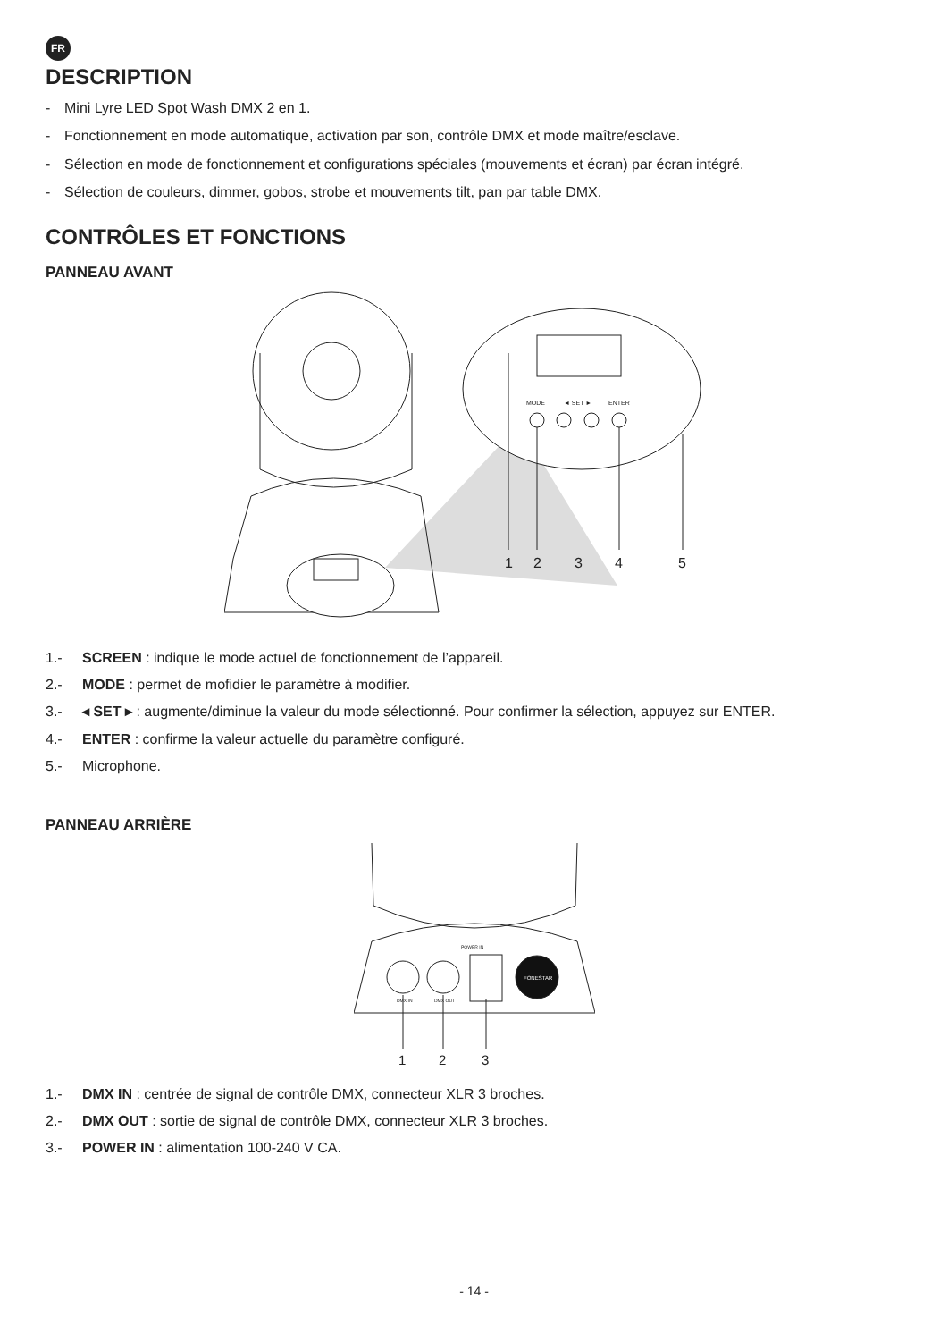FR
DESCRIPTION
- Mini Lyre LED Spot Wash DMX 2 en 1.
- Fonctionnement en mode automatique, activation par son, contrôle DMX et mode maître/esclave.
- Sélection en mode de fonctionnement et configurations spéciales (mouvements et écran) par écran intégré.
- Sélection de couleurs, dimmer, gobos, strobe et mouvements tilt, pan par table DMX.
CONTRÔLES ET FONCTIONS
PANNEAU AVANT
MODE
◄ SET ►
ENTER
1
2
3
4
5
1.- SCREEN : indique le mode actuel de fonctionnement de l’appareil.
2.- MODE : permet de mofidier le paramètre à modifier.
3.- ◂ SET ▸ : augmente/diminue la valeur du mode sélectionné. Pour confirmer la sélection, appuyez sur ENTER.
4.- ENTER : confirme la valeur actuelle du paramètre configuré.
5.- Microphone.
PANNEAU ARRIÈRE
FONESTAR
POWER IN
DMX IN
DMX OUT
1
2
3
1.- DMX IN : centrée de signal de contrôle DMX, connecteur XLR 3 broches.
2.- DMX OUT : sortie de signal de contrôle DMX, connecteur XLR 3 broches.
3.- POWER IN : alimentation 100-240 V CA.
- 14 -